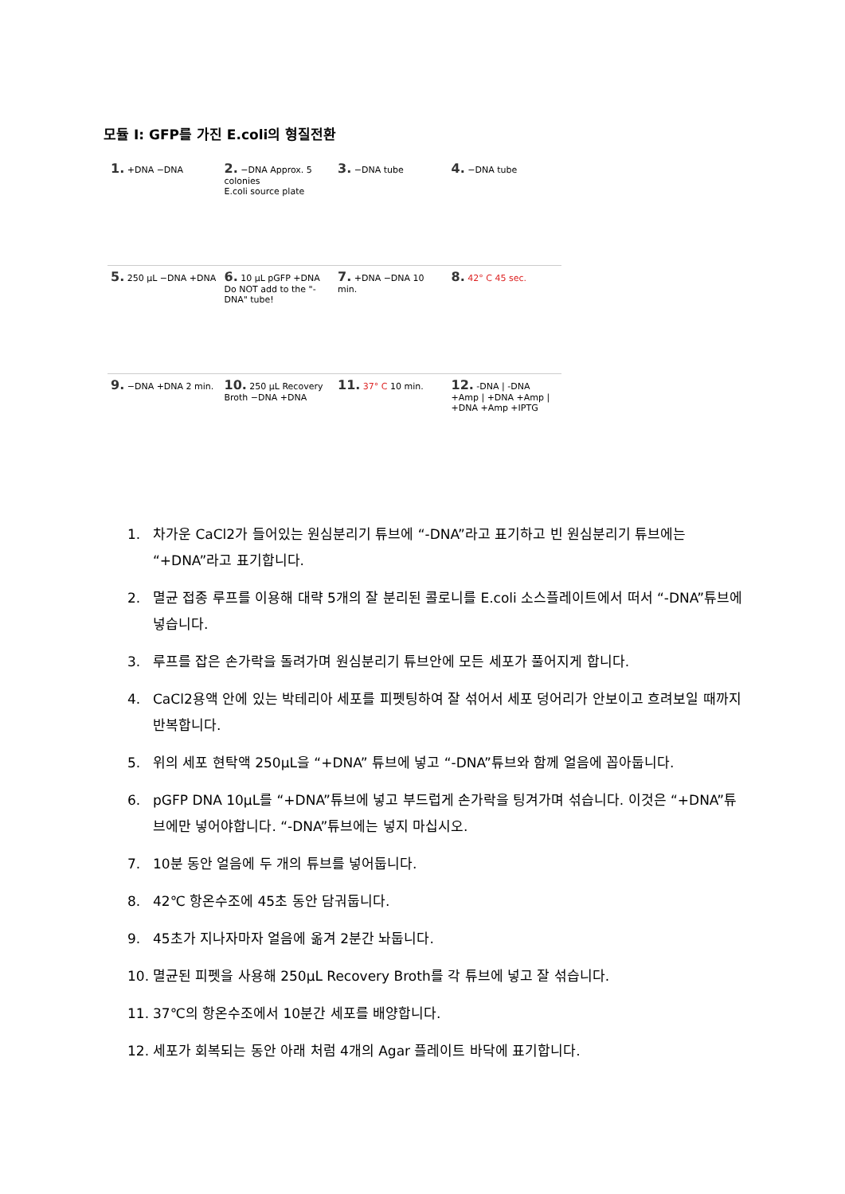모듈 I: GFP를 가진 E.coli의 형질전환
1. +DNA −DNA
2. −DNA Approx. 5 colonies
E.coli source plate
3. −DNA tube
4. −DNA tube
5. 250 µL −DNA +DNA
6. 10 µL pGFP +DNA
Do NOT add to the "-DNA" tube!
7. +DNA −DNA 10 min.
8. 42° C 45 sec.
9. −DNA +DNA 2 min.
10. 250 µL Recovery Broth −DNA +DNA
11. 37° C 10 min.
12. -DNA | -DNA +Amp | +DNA +Amp | +DNA +Amp +IPTG
1. 차가운 CaCl2가 들어있는 원심분리기 튜브에 “-DNA”라고 표기하고 빈 원심분리기 튜브에는 “+DNA”라고 표기합니다.
2. 멸균 접종 루프를 이용해 대략 5개의 잘 분리된 콜로니를 E.coli 소스플레이트에서 떠서 “-DNA”튜브에 넣습니다.
3. 루프를 잡은 손가락을 돌려가며 원심분리기 튜브안에 모든 세포가 풀어지게 합니다.
4. CaCl2용액 안에 있는 박테리아 세포를 피펫팅하여 잘 섞어서 세포 덩어리가 안보이고 흐려보일 때까지 반복합니다.
5. 위의 세포 현탁액 250µL을 “+DNA” 튜브에 넣고 “-DNA”튜브와 함께 얼음에 꼽아둡니다.
6. pGFP DNA 10µL를 “+DNA”튜브에 넣고 부드럽게 손가락을 팅겨가며 섞습니다. 이것은 “+DNA”튜브에만 넣어야합니다. “-DNA”튜브에는 넣지 마십시오.
7. 10분 동안 얼음에 두 개의 튜브를 넣어둡니다.
8. 42℃ 항온수조에 45초 동안 담궈둡니다.
9. 45초가 지나자마자 얼음에 옮겨 2분간 놔둡니다.
10. 멸균된 피펫을 사용해 250µL Recovery Broth를 각 튜브에 넣고 잘 섞습니다.
11. 37℃의 항온수조에서 10분간 세포를 배양합니다.
12. 세포가 회복되는 동안 아래 처럼 4개의 Agar 플레이트 바닥에 표기합니다.